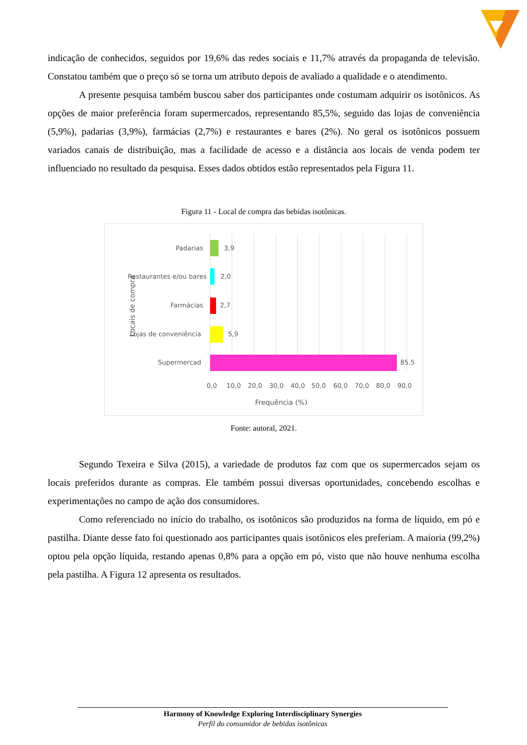indicação de conhecidos, seguidos por 19,6% das redes sociais e 11,7% através da propaganda de televisão. Constatou também que o preço só se torna um atributo depois de avaliado a qualidade e o atendimento.
A presente pesquisa também buscou saber dos participantes onde costumam adquirir os isotônicos. As opções de maior preferência foram supermercados, representando 85,5%, seguido das lojas de conveniência (5,9%), padarias (3,9%), farmácias (2,7%) e restaurantes e bares (2%). No geral os isotônicos possuem variados canais de distribuição, mas a facilidade de acesso e a distância aos locais de venda podem ter influenciado no resultado da pesquisa. Esses dados obtidos estão representados pela Figura 11.
Figura 11 - Local de compra das bebidas isotônicas.
Padarias
3,9
Restaurantes e/ou bares
2,0
Farmácias
2,7
Lojas de conveniência
5,9
Supermercad
85,5
0,0
10,0
20,0
30,0
40,0
50,0
60,0
70,0
80,0
90,0
Frequência (%)
Locais de compra
Fonte: autoral, 2021.
Segundo Texeira e Silva (2015), a variedade de produtos faz com que os supermercados sejam os locais preferidos durante as compras. Ele também possui diversas oportunidades, concebendo escolhas e experimentações no campo de ação dos consumidores.
Como referenciado no início do trabalho, os isotônicos são produzidos na forma de líquido, em pó e pastilha. Diante desse fato foi questionado aos participantes quais isotônicos eles preferiam. A maioria (99,2%) optou pela opção líquida, restando apenas 0,8% para a opção em pó, visto que não houve nenhuma escolha pela pastilha. A Figura 12 apresenta os resultados.
Harmony of Knowledge Exploring Interdisciplinary Synergies
Perfil do consumidor de bebidas isotônicas